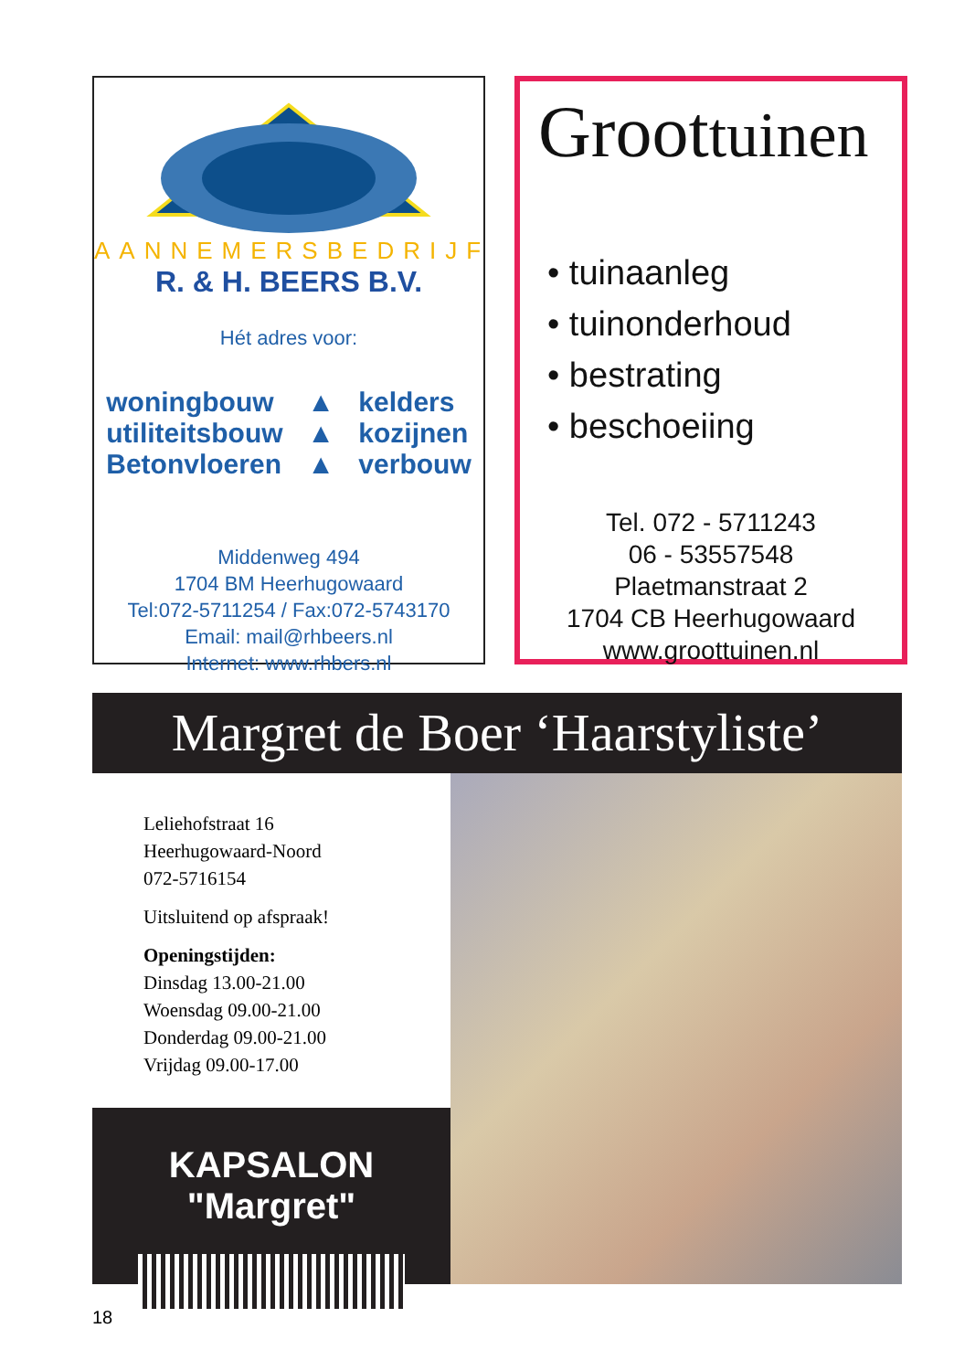AANNEMERSBEDRIJF
R. & H. BEERS B.V.
Hét adres voor:
woningbouw
utiliteitsbouw
Betonvloeren
▲
▲
▲
kelders
kozijnen
verbouw
Middenweg 494
1704 BM Heerhugowaard
Tel:072-5711254 / Fax:072-5743170
Email: mail@rhbeers.nl
Internet: www.rhbers.nl
Groottuinen
• tuinaanleg
• tuinonderhoud
• bestrating
• beschoeiing
Tel. 072 - 5711243
06 - 53557548
Plaetmanstraat 2
1704 CB Heerhugowaard
www.groottuinen.nl
Margret de Boer ‘Haarstyliste’
Leliehofstraat 16
Heerhugowaard-Noord
072-5716154
Uitsluitend op afspraak!
Openingstijden:
Dinsdag 13.00-21.00
Woensdag 09.00-21.00
Donderdag 09.00-21.00
Vrijdag 09.00-17.00
KAPSALON
"Margret"
18